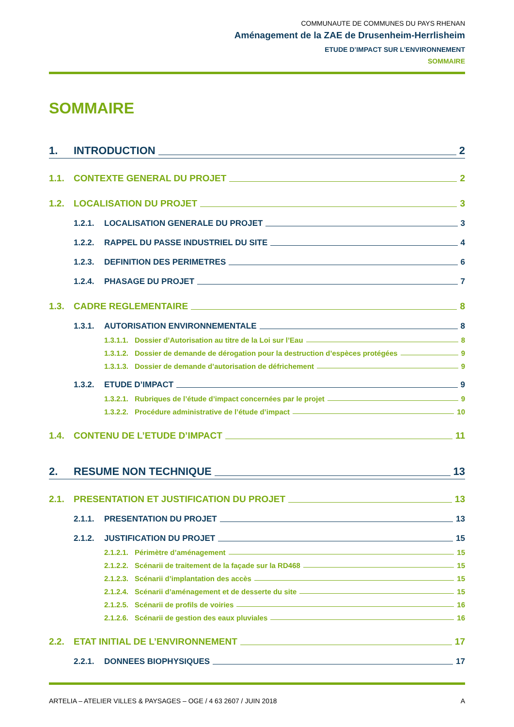COMMUNAUTE DE COMMUNES DU PAYS RHENAN
Aménagement de la ZAE de Drusenheim-Herrlisheim
ETUDE D’IMPACT SUR L’ENVIRONNEMENT
SOMMAIRE
SOMMAIRE
1. INTRODUCTION 2
1.1. CONTEXTE GENERAL DU PROJET 2
1.2. LOCALISATION DU PROJET 3
1.2.1. LOCALISATION GENERALE DU PROJET 3
1.2.2. RAPPEL DU PASSE INDUSTRIEL DU SITE 4
1.2.3. DEFINITION DES PERIMETRES 6
1.2.4. PHASAGE DU PROJET 7
1.3. CADRE REGLEMENTAIRE 8
1.3.1. AUTORISATION ENVIRONNEMENTALE 8
1.3.1.1. Dossier d’Autorisation au titre de la Loi sur l’Eau 8
1.3.1.2. Dossier de demande de dérogation pour la destruction d’espèces protégées 9
1.3.1.3. Dossier de demande d’autorisation de défrichement 9
1.3.2. ETUDE D’IMPACT 9
1.3.2.1. Rubriques de l’étude d’impact concernées par le projet 9
1.3.2.2. Procédure administrative de l’étude d’impact 10
1.4. CONTENU DE L’ETUDE D’IMPACT 11
2. RESUME NON TECHNIQUE 13
2.1. PRESENTATION ET JUSTIFICATION DU PROJET 13
2.1.1. PRESENTATION DU PROJET 13
2.1.2. JUSTIFICATION DU PROJET 15
2.1.2.1. Périmètre d’aménagement 15
2.1.2.2. Scénarii de traitement de la façade sur la RD468 15
2.1.2.3. Scénarii d’implantation des accès 15
2.1.2.4. Scénarii d’aménagement et de desserte du site 15
2.1.2.5. Scénarii de profils de voiries 16
2.1.2.6. Scénarii de gestion des eaux pluviales 16
2.2. ETAT INITIAL DE L’ENVIRONNEMENT 17
2.2.1. DONNEES BIOPHYSIQUES 17
ARTELIA – ATELIER VILLES & PAYSAGES – OGE / 4 63 2607 / JUIN 2018 A